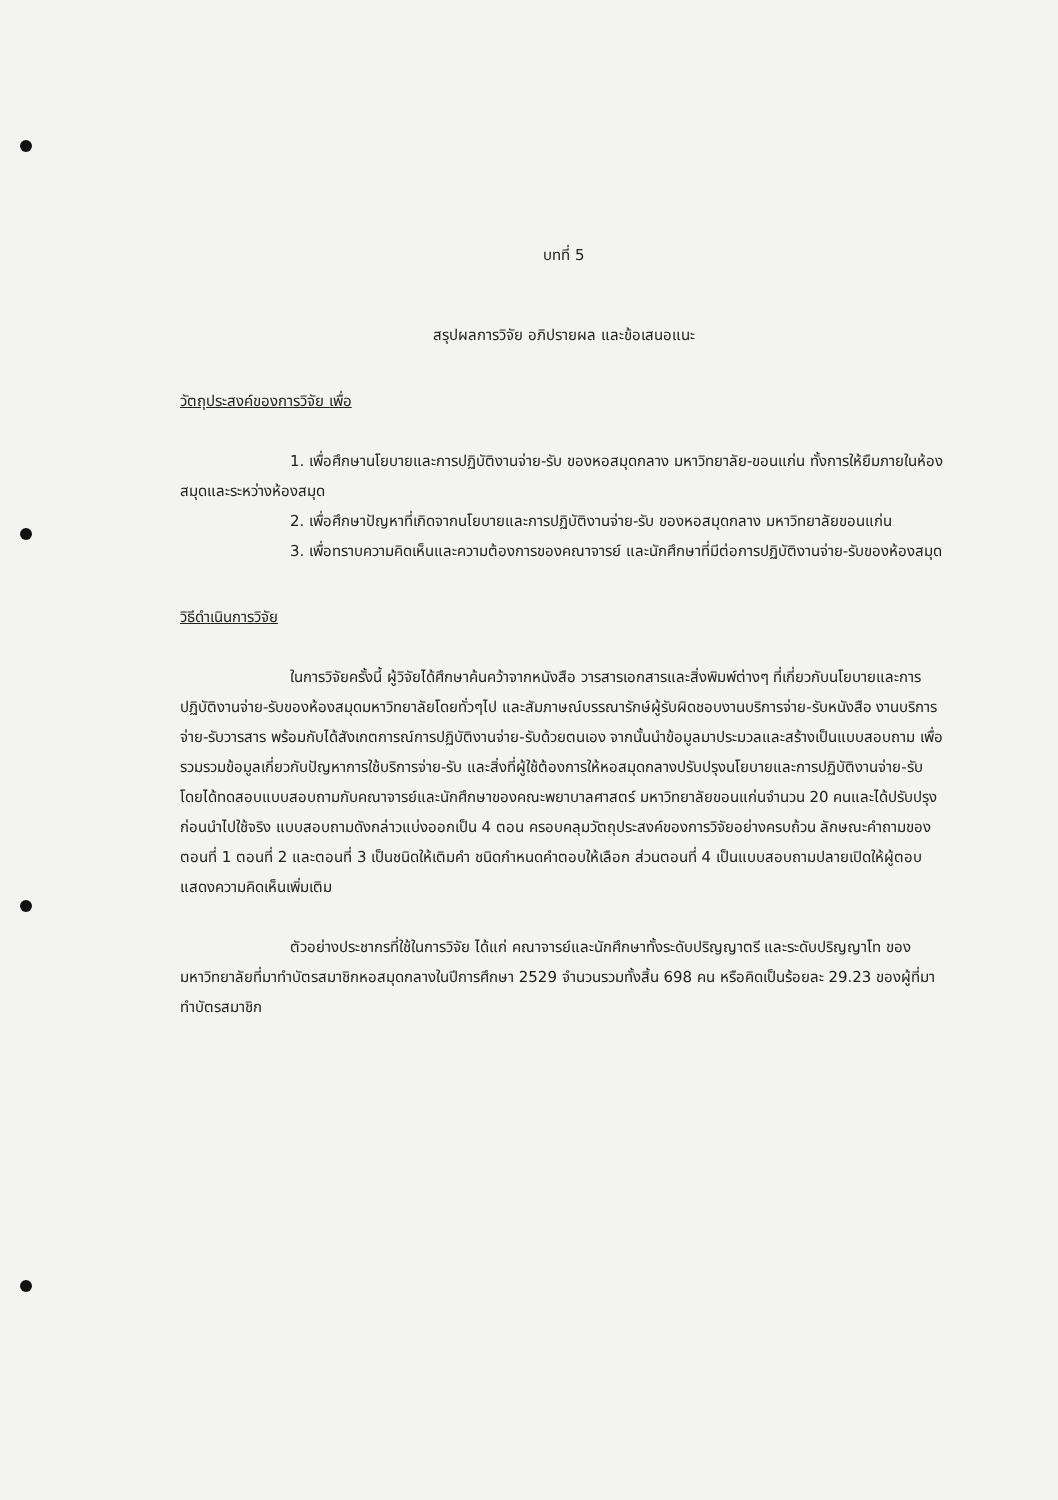บทที่ 5
สรุปผลการวิจัย อภิปรายผล และข้อเสนอแนะ
วัตถุประสงค์ของการวิจัย เพื่อ
1. เพื่อศึกษานโยบายและการปฏิบัติงานจ่าย-รับ ของหอสมุดกลาง มหาวิทยาลัย-ขอนแก่น ทั้งการให้ยืมภายในห้องสมุดและระหว่างห้องสมุด
2. เพื่อศึกษาปัญหาที่เกิดจากนโยบายและการปฏิบัติงานจ่าย-รับ ของหอสมุดกลาง มหาวิทยาลัยขอนแก่น
3. เพื่อทราบความคิดเห็นและความต้องการของคณาจารย์ และนักศึกษาที่มีต่อการปฏิบัติงานจ่าย-รับของห้องสมุด
วิธีดำเนินการวิจัย
ในการวิจัยครั้งนี้ ผู้วิจัยได้ศึกษาค้นคว้าจากหนังสือ วารสารเอกสารและสิ่งพิมพ์ต่างๆ ที่เกี่ยวกับนโยบายและการปฏิบัติงานจ่าย-รับของห้องสมุดมหาวิทยาลัยโดยทั่วๆไป และสัมภาษณ์บรรณารักษ์ผู้รับผิดชอบงานบริการจ่าย-รับหนังสือ งานบริการจ่าย-รับวารสาร พร้อมกับได้สังเกตการณ์การปฏิบัติงานจ่าย-รับด้วยตนเอง จากนั้นนำข้อมูลมาประมวลและสร้างเป็นแบบสอบถาม เพื่อรวมรวมข้อมูลเกี่ยวกับปัญหาการใช้บริการจ่าย-รับ และสิ่งที่ผู้ใช้ต้องการให้หอสมุดกลางปรับปรุงนโยบายและการปฏิบัติงานจ่าย-รับ โดยได้ทดสอบแบบสอบถามกับคณาจารย์และนักศึกษาของคณะพยาบาลศาสตร์ มหาวิทยาลัยขอนแก่นจำนวน 20 คนและได้ปรับปรุงก่อนนำไปใช้จริง แบบสอบถามดังกล่าวแบ่งออกเป็น 4 ตอน ครอบคลุมวัตถุประสงค์ของการวิจัยอย่างครบถ้วน ลักษณะคำถามของตอนที่ 1 ตอนที่ 2 และตอนที่ 3 เป็นชนิดให้เติมคำ ชนิดกำหนดคำตอบให้เลือก ส่วนตอนที่ 4 เป็นแบบสอบถามปลายเปิดให้ผู้ตอบแสดงความคิดเห็นเพิ่มเติม
ตัวอย่างประชากรที่ใช้ในการวิจัย ได้แก่ คณาจารย์และนักศึกษาทั้งระดับปริญญาตรี และระดับปริญญาโท ของมหาวิทยาลัยที่มาทำบัตรสมาชิกหอสมุดกลางในปีการศึกษา 2529 จำนวนรวมทั้งสิ้น 698 คน หรือคิดเป็นร้อยละ 29.23 ของผู้ที่มาทำบัตรสมาชิก